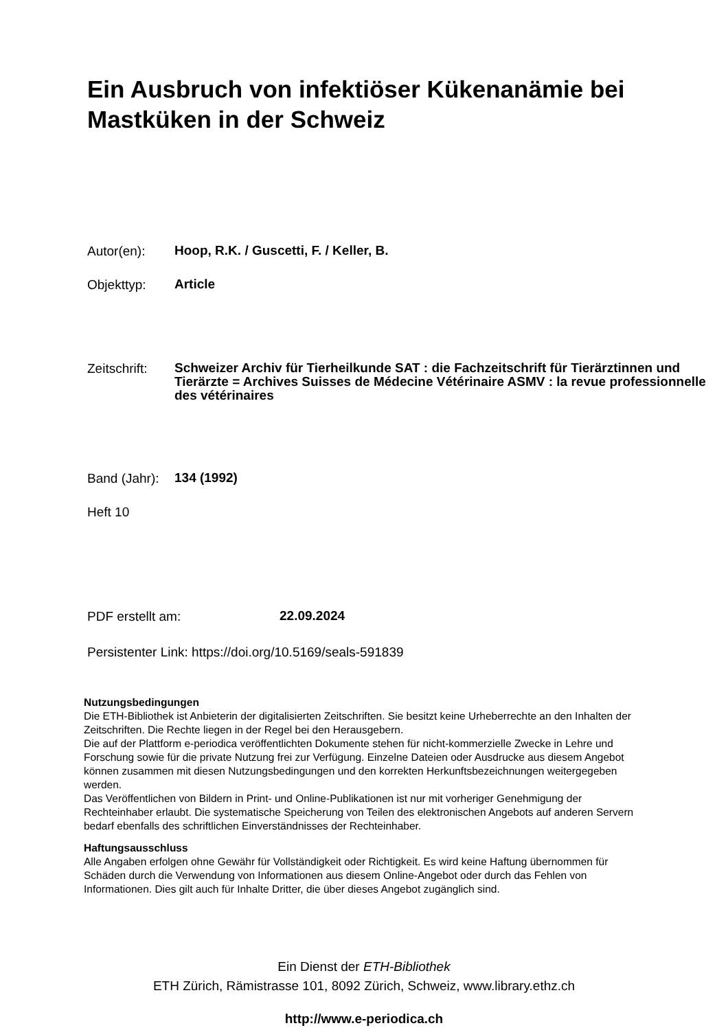Ein Ausbruch von infektiöser Kükenanämie bei Mastküken in der Schweiz
Autor(en): Hoop, R.K. / Guscetti, F. / Keller, B.
Objekttyp: Article
Zeitschrift: Schweizer Archiv für Tierheilkunde SAT : die Fachzeitschrift für Tierärztinnen und Tierärzte = Archives Suisses de Médecine Vétérinaire ASMV : la revue professionnelle des vétérinaires
Band (Jahr): 134 (1992)
Heft 10
PDF erstellt am: 22.09.2024
Persistenter Link: https://doi.org/10.5169/seals-591839
Nutzungsbedingungen
Die ETH-Bibliothek ist Anbieterin der digitalisierten Zeitschriften. Sie besitzt keine Urheberrechte an den Inhalten der Zeitschriften. Die Rechte liegen in der Regel bei den Herausgebern.
Die auf der Plattform e-periodica veröffentlichten Dokumente stehen für nicht-kommerzielle Zwecke in Lehre und Forschung sowie für die private Nutzung frei zur Verfügung. Einzelne Dateien oder Ausdrucke aus diesem Angebot können zusammen mit diesen Nutzungsbedingungen und den korrekten Herkunftsbezeichnungen weitergegeben werden.
Das Veröffentlichen von Bildern in Print- und Online-Publikationen ist nur mit vorheriger Genehmigung der Rechteinhaber erlaubt. Die systematische Speicherung von Teilen des elektronischen Angebots auf anderen Servern bedarf ebenfalls des schriftlichen Einverständnisses der Rechteinhaber.
Haftungsausschluss
Alle Angaben erfolgen ohne Gewähr für Vollständigkeit oder Richtigkeit. Es wird keine Haftung übernommen für Schäden durch die Verwendung von Informationen aus diesem Online-Angebot oder durch das Fehlen von Informationen. Dies gilt auch für Inhalte Dritter, die über dieses Angebot zugänglich sind.
Ein Dienst der ETH-Bibliothek
ETH Zürich, Rämistrasse 101, 8092 Zürich, Schweiz, www.library.ethz.ch
http://www.e-periodica.ch